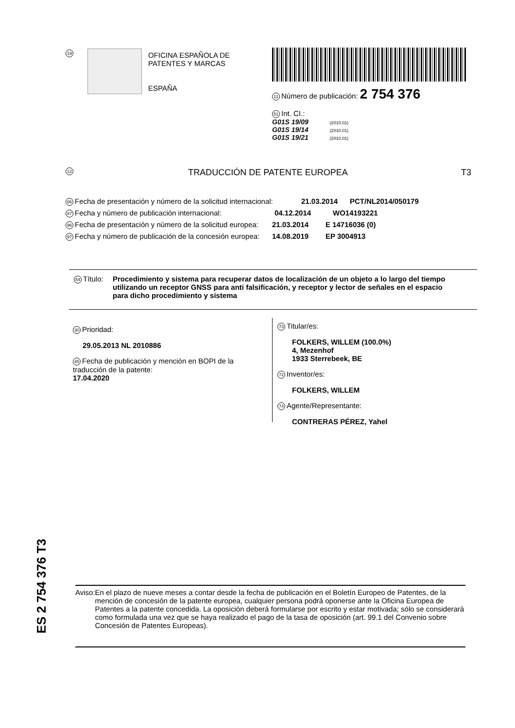19
OFICINA ESPAÑOLA DE
PATENTES Y MARCAS
ESPAÑA
11 Número de publicación: 2 754 376
51 Int. CI.:
G01S 19/09 (2010.01)
G01S 19/14 (2010.01)
G01S 19/21 (2010.01)
12 TRADUCCIÓN DE PATENTE EUROPEA T3
86 Fecha de presentación y número de la solicitud internacional: 21.03.2014 PCT/NL2014/050179
87 Fecha y número de publicación internacional: 04.12.2014 WO14193221
96 Fecha de presentación y número de la solicitud europea: 21.03.2014 E 14716036 (0)
97 Fecha y número de publicación de la concesión europea: 14.08.2019 EP 3004913
54 Título: Procedimiento y sistema para recuperar datos de localización de un objeto a lo largo del tiempo utilizando un receptor GNSS para anti falsificación, y receptor y lector de señales en el espacio para dicho procedimiento y sistema
30 Prioridad:
29.05.2013 NL 2010886
45 Fecha de publicación y mención en BOPI de la
traducción de la patente:
17.04.2020
73 Titular/es:
FOLKERS, WILLEM (100.0%)
4, Mezenhof
1933 Sterrebeek, BE
72 Inventor/es:
FOLKERS, WILLEM
74 Agente/Representante:
CONTRERAS PÉREZ, Yahel
ES 2 754 376 T3
Aviso: En el plazo de nueve meses a contar desde la fecha de publicación en el Boletín Europeo de Patentes, de la mención de concesión de la patente europea, cualquier persona podrá oponerse ante la Oficina Europea de Patentes a la patente concedida. La oposición deberá formularse por escrito y estar motivada; sólo se considerará como formulada una vez que se haya realizado el pago de la tasa de oposición (art. 99.1 del Convenio sobre Concesión de Patentes Europeas).